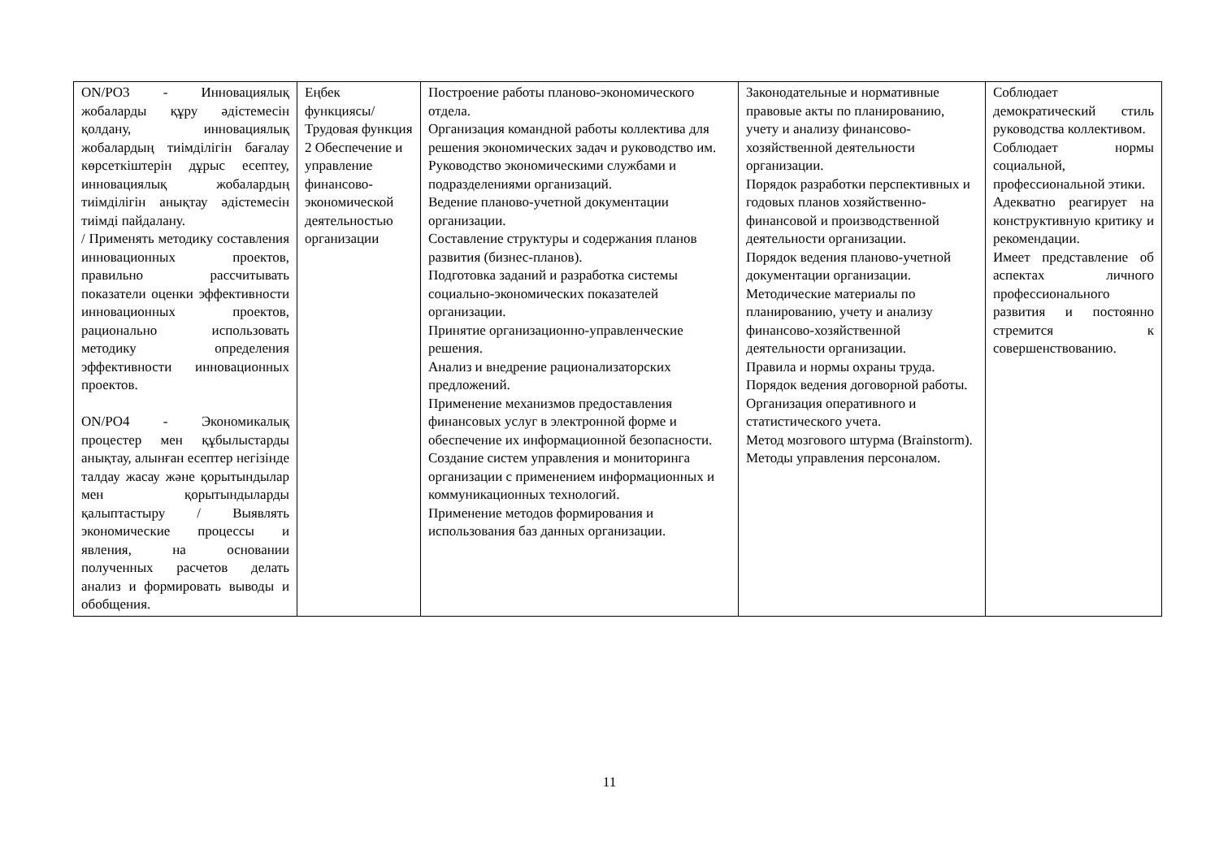| ON/PO3 - Инновациялық жобаларды құру әдістемесін қолдану, инновациялық жобалардың тиімділігін бағалау көрсеткіштерін дұрыс есептеу, инновациялық жобалардың тиімділігін анықтау әдістемесін тиімді пайдалану. / Применять методику составления инновационных проектов, правильно рассчитывать показатели оценки эффективности инновационных проектов, рационально использовать методику определения эффективности инновационных проектов. ON/PO4 - Экономикалық процестер мен құбылыстарды анықтау, алынған есептер негізінде талдау жасау және қорытындылар мен қорытындыларды қалыптастыру / Выявлять экономические процессы и явления, на основании полученных расчетов делать анализ и формировать выводы и обобщения. | Еңбек функциясы/ Трудовая функция 2 Обеспечение и управление финансово-экономической деятельностью организации | Построение работы планово-экономического отдела. Организация командной работы коллектива для решения экономических задач и руководство им. Руководство экономическими службами и подразделениями организаций. Ведение планово-учетной документации организации. Составление структуры и содержания планов развития (бизнес-планов). Подготовка заданий и разработка системы социально-экономических показателей организации. Принятие организационно-управленческие решения. Анализ и внедрение рационализаторских предложений. Применение механизмов предоставления финансовых услуг в электронной форме и обеспечение их информационной безопасности. Создание систем управления и мониторинга организации с применением информационных и коммуникационных технологий. Применение методов формирования и использования баз данных организации. | Законодательные и нормативные правовые акты по планированию, учету и анализу финансово-хозяйственной деятельности организации. Порядок разработки перспективных и годовых планов хозяйственно-финансовой и производственной деятельности организации. Порядок ведения планово-учетной документации организации. Методические материалы по планированию, учету и анализу финансово-хозяйственной деятельности организации. Правила и нормы охраны труда. Порядок ведения договорной работы. Организация оперативного и статистического учета. Метод мозгового штурма (Brainstorm). Методы управления персоналом. | Соблюдает демократический стиль руководства коллективом. Соблюдает нормы социальной, профессиональной этики. Адекватно реагирует на конструктивную критику и рекомендации. Имеет представление об аспектах личного профессионального развития и постоянно стремится к совершенствованию. |
11